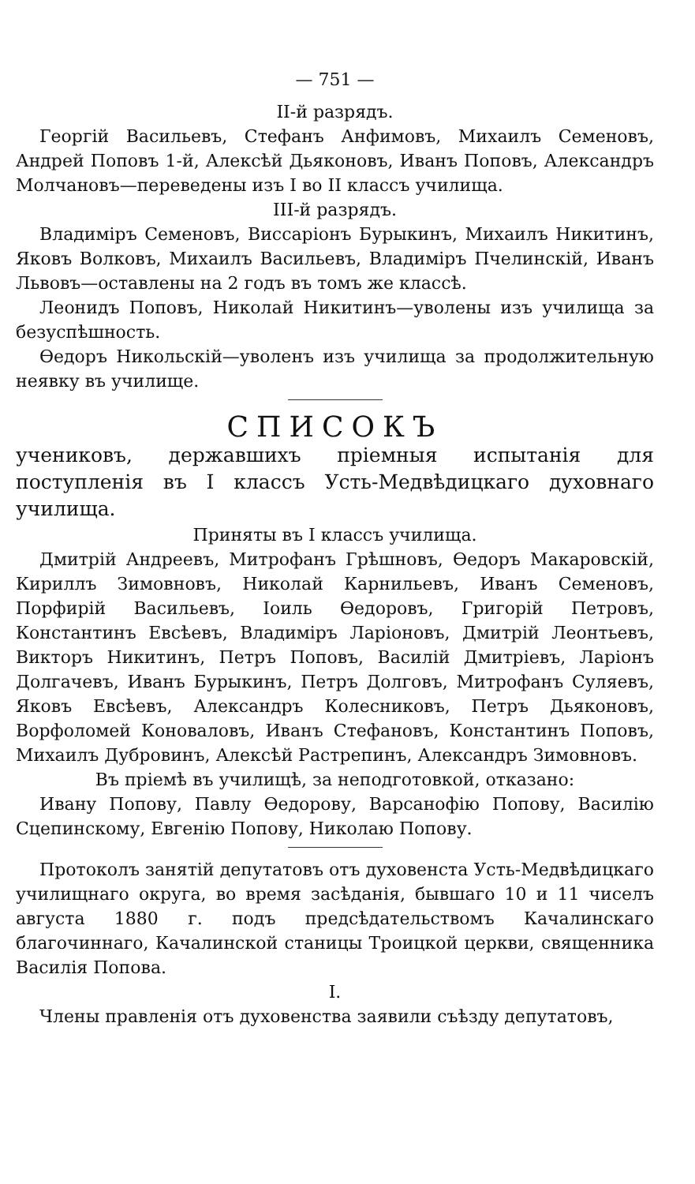— 751 —
II-й разрядъ.
Георгій Васильевъ, Стефанъ Анфимовъ, Михаилъ Семеновъ, Андрей Поповъ 1-й, Алексѣй Дьяконовъ, Иванъ Поповъ, Александръ Молчановъ—переведены изъ I во II классъ училища.
III-й разрядъ.
Владиміръ Семеновъ, Виссаріонъ Бурыкинъ, Михаилъ Никитинъ, Яковъ Волковъ, Михаилъ Васильевъ, Владиміръ Пчелинскій, Иванъ Львовъ—оставлены на 2 годъ въ томъ же классѣ.
Леонидъ Поповъ, Николай Никитинъ—уволены изъ училища за безуспѣшность.
Ѳедоръ Никольскій—уволенъ изъ училища за продолжительную неявку въ училище.
СПИСОКЪ
учениковъ, державшихъ пріемныя испытанія для поступленія въ I классъ Усть-Медвѣдицкаго духовнаго училища.
Приняты въ I классъ училища.
Дмитрій Андреевъ, Митрофанъ Грѣшновъ, Ѳедоръ Макаровскій, Кириллъ Зимовновъ, Николай Карнильевъ, Иванъ Семеновъ, Порфирій Васильевъ, Іоиль Ѳедоровъ, Григорій Петровъ, Константинъ Евсѣевъ, Владиміръ Ларіоновъ, Дмитрій Леонтьевъ, Викторъ Никитинъ, Петръ Поповъ, Василій Дмитріевъ, Ларіонъ Долгачевъ, Иванъ Бурыкинъ, Петръ Долговъ, Митрофанъ Суляевъ, Яковъ Евсѣевъ, Александръ Колесниковъ, Петръ Дьяконовъ, Ворфоломей Коноваловъ, Иванъ Стефановъ, Константинъ Поповъ, Михаилъ Дубровинъ, Алексѣй Растрепинъ, Александръ Зимовновъ.
Въ пріемѣ въ училищѣ, за неподготовкой, отказано:
Ивану Попову, Павлу Ѳедорову, Варсанофію Попову, Василію Сцепинскому, Евгенію Попову, Николаю Попову.
Протоколъ занятій депутатовъ отъ духовенста Усть-Медвѣдицкаго училищнаго округа, во время засѣданія, бывшаго 10 и 11 чиселъ августа 1880 г. подъ предсѣдательствомъ Качалинскаго благочиннаго, Качалинской станицы Троицкой церкви, священника Василія Попова.
I.
Члены правленія отъ духовенства заявили съѣзду депутатовъ,